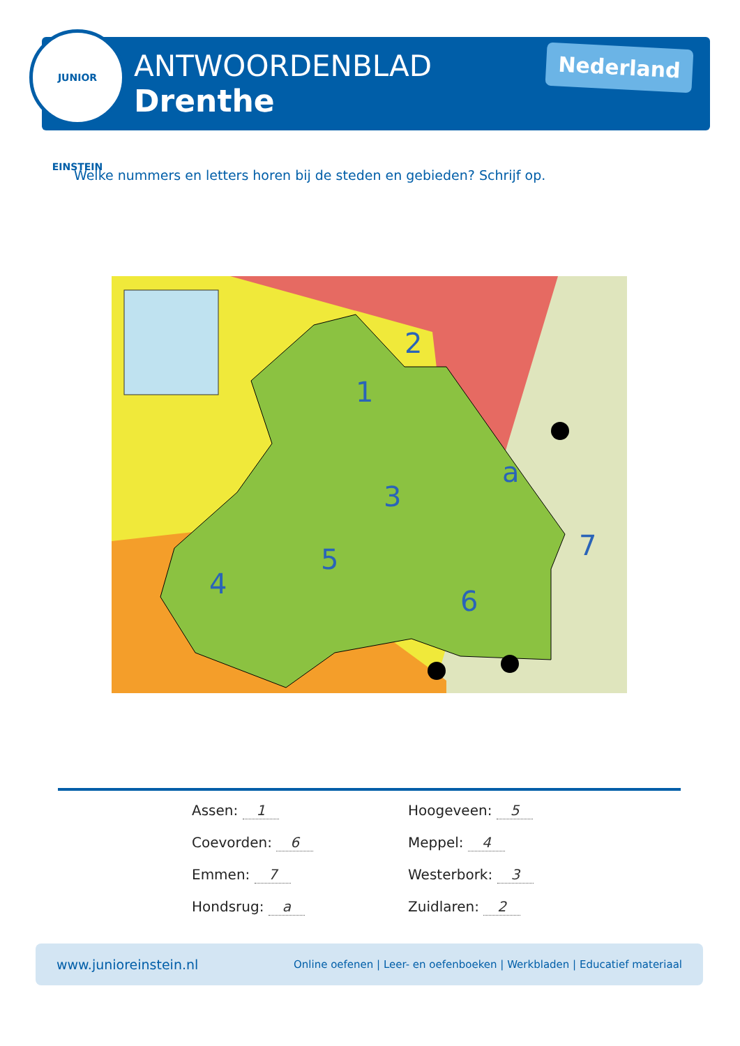JUNIOR EINSTEIN
ANTWOORDENBLAD
Drenthe
Nederland
Welke nummers en letters horen bij de steden en gebieden? Schrijf op.
1
2
3
4
5
6
7
a
Assen: 1 Hoogeveen: 5 Coevorden: 6 Meppel: 4 Emmen: 7 Westerbork: 3 Hondsrug: a Zuidlaren: 2
www.junioreinstein.nl Online oefenen | Leer- en oefenboeken | Werkbladen | Educatief materiaal